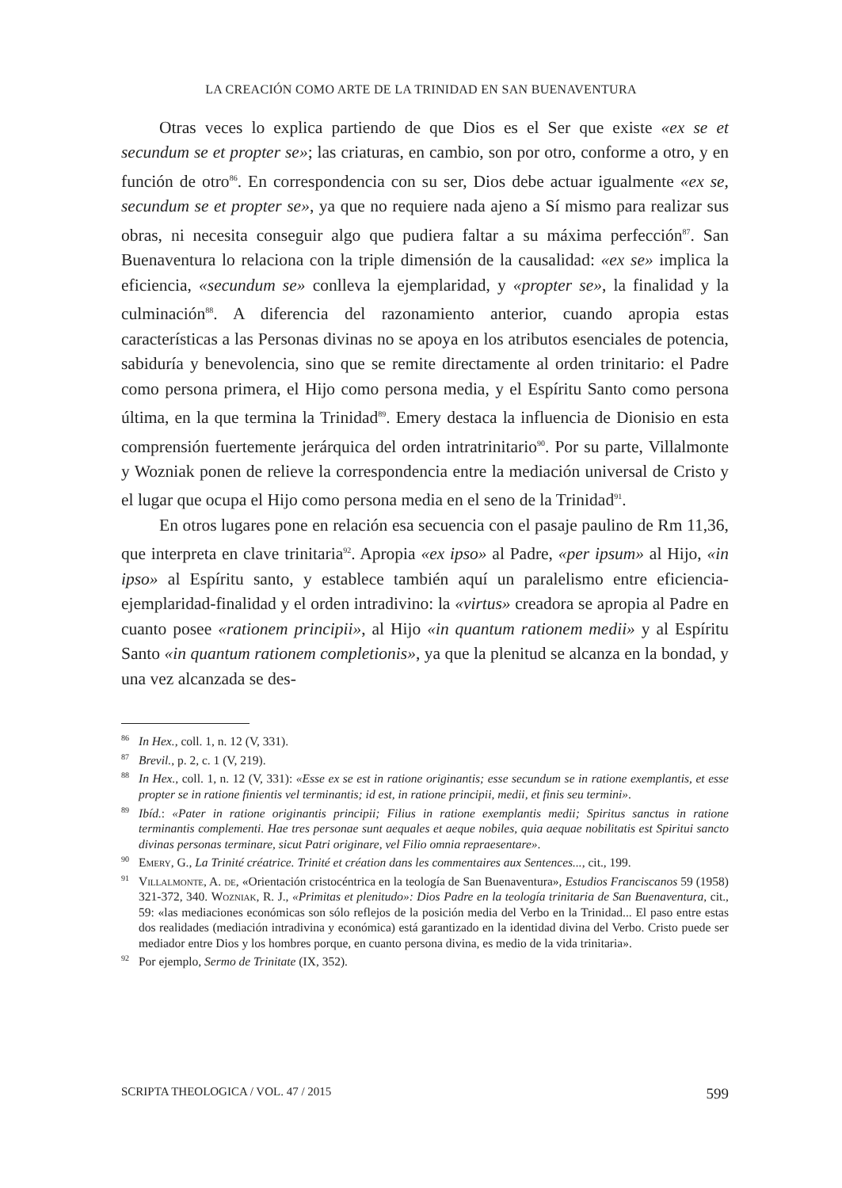LA CREACIÓN COMO ARTE DE LA TRINIDAD EN SAN BUENAVENTURA
Otras veces lo explica partiendo de que Dios es el Ser que existe «ex se et secundum se et propter se»; las criaturas, en cambio, son por otro, conforme a otro, y en función de otro<sup>86</sup>. En correspondencia con su ser, Dios debe actuar igualmente «ex se, secundum se et propter se», ya que no requiere nada ajeno a Sí mismo para realizar sus obras, ni necesita conseguir algo que pudiera faltar a su máxima perfección<sup>87</sup>. San Buenaventura lo relaciona con la triple dimensión de la causalidad: «ex se» implica la eficiencia, «secundum se» conlleva la ejemplaridad, y «propter se», la finalidad y la culminación<sup>88</sup>. A diferencia del razonamiento anterior, cuando apropia estas características a las Personas divinas no se apoya en los atributos esenciales de potencia, sabiduría y benevolencia, sino que se remite directamente al orden trinitario: el Padre como persona primera, el Hijo como persona media, y el Espíritu Santo como persona última, en la que termina la Trinidad<sup>89</sup>. Emery destaca la influencia de Dionisio en esta comprensión fuertemente jerárquica del orden intratrinitario<sup>90</sup>. Por su parte, Villalmonte y Wozniak ponen de relieve la correspondencia entre la mediación universal de Cristo y el lugar que ocupa el Hijo como persona media en el seno de la Trinidad<sup>91</sup>.
En otros lugares pone en relación esa secuencia con el pasaje paulino de Rm 11,36, que interpreta en clave trinitaria<sup>92</sup>. Apropia «ex ipso» al Padre, «per ipsum» al Hijo, «in ipso» al Espíritu santo, y establece también aquí un paralelismo entre eficiencia-ejemplaridad-finalidad y el orden intradivino: la «virtus» creadora se apropia al Padre en cuanto posee «rationem principii», al Hijo «in quantum rationem medii» y al Espíritu Santo «in quantum rationem completionis», ya que la plenitud se alcanza en la bondad, y una vez alcanzada se des-
<sup>86</sup>In Hex., coll. 1, n. 12 (V, 331).
<sup>87</sup> Brevil., p. 2, c. 1 (V, 219).
<sup>88</sup>In Hex., coll. 1, n. 12 (V, 331): «Esse ex se est in ratione originantis; esse secundum se in ratione exemplantis, et esse propter se in ratione finientis vel terminantis; id est, in ratione principii, medii, et finis seu termini».
<sup>89</sup> Ibíd.: «Pater in ratione originantis principii; Filius in ratione exemplantis medii; Spiritus sanctus in ratione terminantis complementi. Hae tres personae sunt aequales et aeque nobiles, quia aequae nobilitatis est Spiritui sancto divinas personas terminare, sicut Patri originare, vel Filio omnia repraesentare».
<sup>90</sup> Emery, G., La Trinité créatrice. Trinité et création dans les commentaires aux Sentences..., cit., 199.
<sup>91</sup> Villalmonte, A. de, «Orientación cristocéntrica en la teología de San Buenaventura», Estudios Franciscanos 59 (1958) 321-372, 340. Wozniak, R. J., «Primitas et plenitudo»: Dios Padre en la teología trinitaria de San Buenaventura, cit., 59: «las mediaciones económicas son sólo reflejos de la posición media del Verbo en la Trinidad... El paso entre estas dos realidades (mediación intradivina y económica) está garantizado en la identidad divina del Verbo. Cristo puede ser mediador entre Dios y los hombres porque, en cuanto persona divina, es medio de la vida trinitaria».
<sup>92</sup> Por ejemplo, Sermo de Trinitate (IX, 352).
SCRIPTA THEOLOGICA / VOL. 47 / 2015 599